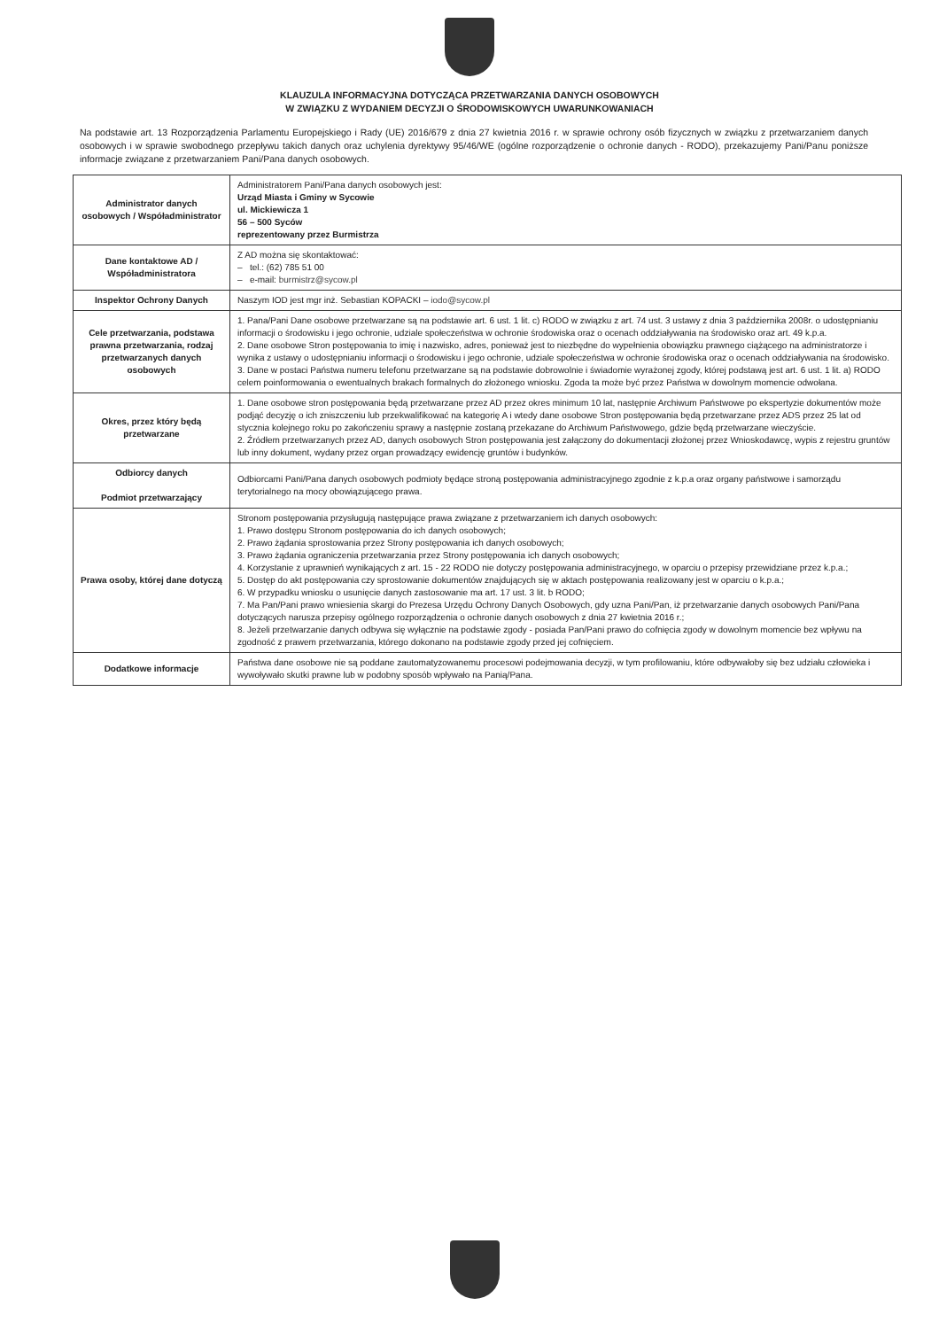KLAUZULA INFORMACYJNA DOTYCZĄCA PRZETWARZANIA DANYCH OSOBOWYCH
W ZWIĄZKU Z WYDANIEM DECYZJI O ŚRODOWISKOWYCH UWARUNKOWANIACH
Na podstawie art. 13 Rozporządzenia Parlamentu Europejskiego i Rady (UE) 2016/679 z dnia 27 kwietnia 2016 r. w sprawie ochrony osób fizycznych w związku z przetwarzaniem danych osobowych i w sprawie swobodnego przepływu takich danych oraz uchylenia dyrektywy 95/46/WE (ogólne rozporządzenie o ochronie danych - RODO), przekazujemy Pani/Panu poniższe informacje związane z przetwarzaniem Pani/Pana danych osobowych.
| Administrator danych osobowych / Współadministrator | Administratorem Pani/Pana danych osobowych jest: Urząd Miasta i Gminy w Sycowie ul. Mickiewicza 1 56 – 500 Syców reprezentowany przez Burmistrza |
| Dane kontaktowe AD / Współadministratora | Z AD można się skontaktować: – tel.: (62) 785 51 00 – e-mail: burmistrz@sycow.pl |
| Inspektor Ochrony Danych | Naszym IOD jest mgr inż. Sebastian KOPACKI – iodo@sycow.pl |
| Cele przetwarzania, podstawa prawna przetwarzania, rodzaj przetwarzanych danych osobowych | 1. Pana/Pani Dane osobowe przetwarzane są na podstawie art. 6 ust. 1 lit. c) RODO w związku z art. 74 ust. 3 ustawy z dnia 3 października 2008r. o udostępnianiu informacji o środowisku i jego ochronie, udziale społeczeństwa w ochronie środowiska oraz o ocenach oddziaływania na środowisko oraz art. 49 k.p.a. 2. Dane osobowe Stron postępowania to imię i nazwisko, adres, ponieważ jest to niezbędne do wypełnienia obowiązku prawnego ciążącego na administratorze i wynika z ustawy o udostępnianiu informacji o środowisku i jego ochronie, udziale społeczeństwa w ochronie środowiska oraz o ocenach oddziaływania na środowisko. 3. Dane w postaci Państwa numeru telefonu przetwarzane są na podstawie dobrowolnie i świadomie wyrażonej zgody, której podstawą jest art. 6 ust. 1 lit. a) RODO celem poinformowania o ewentualnych brakach formalnych do złożonego wniosku. Zgoda ta może być przez Państwa w dowolnym momencie odwołana. |
| Okres, przez który będą przetwarzane | 1. Dane osobowe stron postępowania będą przetwarzane przez AD przez okres minimum 10 lat, następnie Archiwum Państwowe po ekspertyzie dokumentów może podjąć decyzję o ich zniszczeniu lub przekwalifikować na kategorię A i wtedy dane osobowe Stron postępowania będą przetwarzane przez ADS przez 25 lat od stycznia kolejnego roku po zakończeniu sprawy a następnie zostaną przekazane do Archiwum Państwowego, gdzie będą przetwarzane wieczyście. 2. Źródłem przetwarzanych przez AD, danych osobowych Stron postępowania jest załączony do dokumentacji złożonej przez Wnioskodawcę, wypis z rejestru gruntów lub inny dokument, wydany przez organ prowadzący ewidencję gruntów i budynków. |
| Odbiorcy danych Podmiot przetwarzający | Odbiorcami Pani/Pana danych osobowych podmioty będące stroną postępowania administracyjnego zgodnie z k.p.a oraz organy państwowe i samorządu terytorialnego na mocy obowiązującego prawa. |
| Prawa osoby, której dane dotyczą | Stronom postępowania przysługują następujące prawa związane z przetwarzaniem ich danych osobowych: 1. Prawo dostępu Stronom postępowania do ich danych osobowych; 2. Prawo żądania sprostowania przez Strony postępowania ich danych osobowych; 3. Prawo żądania ograniczenia przetwarzania przez Strony postępowania ich danych osobowych; 4. Korzystanie z uprawnień wynikających z art. 15 - 22 RODO nie dotyczy postępowania administracyjnego, w oparciu o przepisy przewidziane przez k.p.a.; 5. Dostęp do akt postępowania czy sprostowanie dokumentów znajdujących się w aktach postępowania realizowany jest w oparciu o k.p.a.; 6. W przypadku wniosku o usunięcie danych zastosowanie ma art. 17 ust. 3 lit. b RODO; 7. Ma Pan/Pani prawo wniesienia skargi do Prezesa Urzędu Ochrony Danych Osobowych, gdy uzna Pani/Pan, iż przetwarzanie danych osobowych Pani/Pana dotyczących narusza przepisy ogólnego rozporządzenia o ochronie danych osobowych z dnia 27 kwietnia 2016 r.; 8. Jeżeli przetwarzanie danych odbywa się wyłącznie na podstawie zgody - posiada Pan/Pani prawo do cofnięcia zgody w dowolnym momencie bez wpływu na zgodność z prawem przetwarzania, którego dokonano na podstawie zgody przed jej cofnięciem. |
| Dodatkowe informacje | Państwa dane osobowe nie są poddane zautomatyzowanemu procesowi podejmowania decyzji, w tym profilowaniu, które odbywałoby się bez udziału człowieka i wywoływało skutki prawne lub w podobny sposób wpływało na Panią/Pana. |